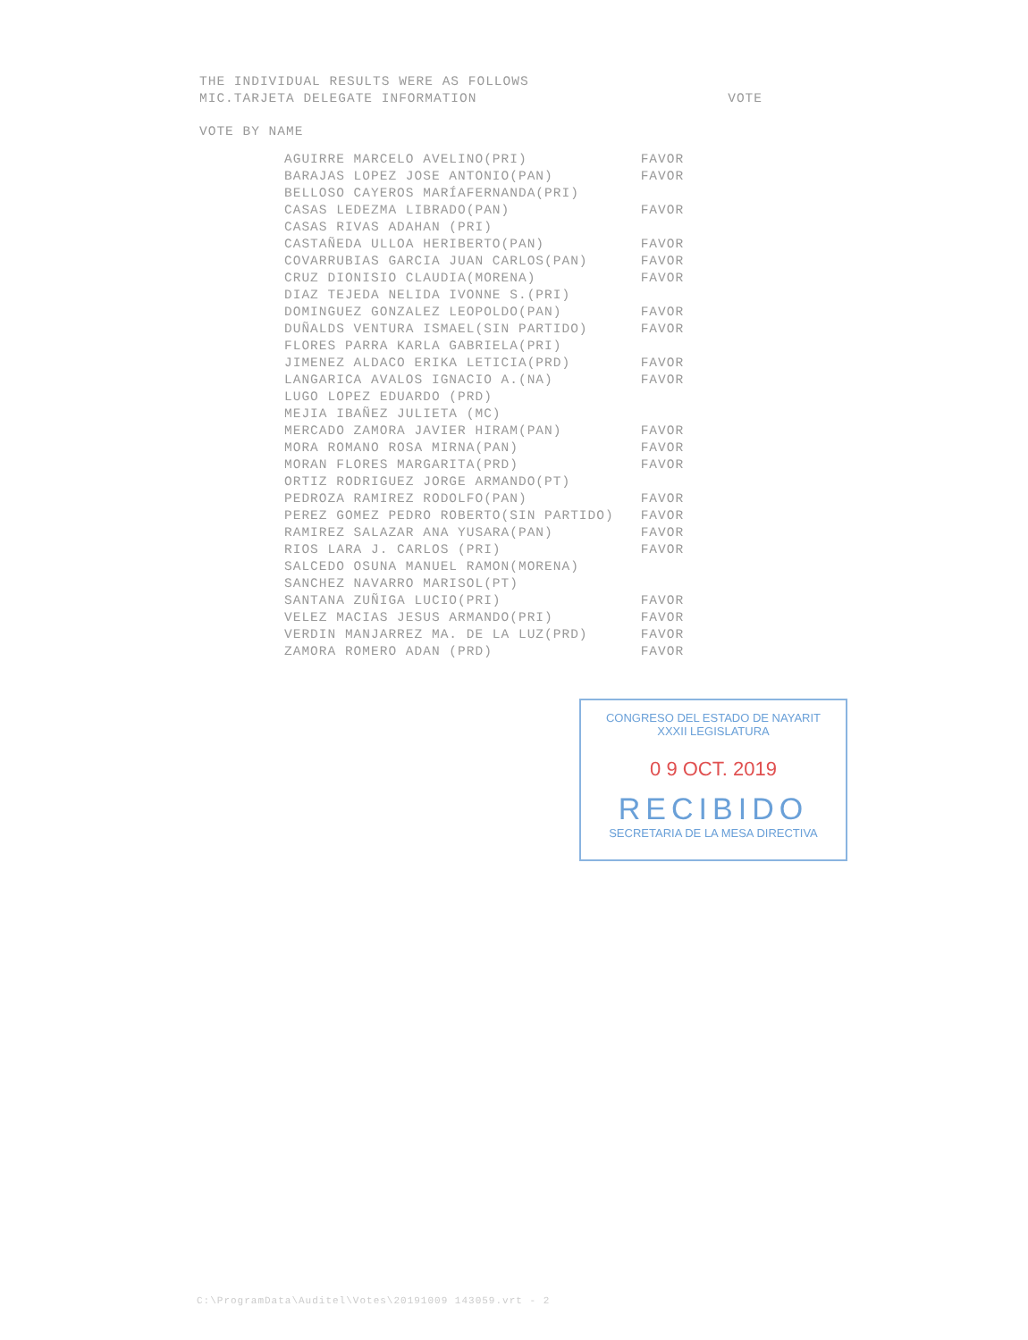THE INDIVIDUAL RESULTS WERE AS FOLLOWS
MIC.TARJETA DELEGATE INFORMATION VOTE
VOTE BY NAME
| AGUIRRE MARCELO AVELINO(PRI) | FAVOR |
| BARAJAS LOPEZ JOSE ANTONIO(PAN) | FAVOR |
| BELLOSO CAYEROS MARÍAFERNANDA(PRI) | |
| CASAS LEDEZMA LIBRADO(PAN) | FAVOR |
| CASAS RIVAS ADAHAN (PRI) | |
| CASTAÑEDA ULLOA HERIBERTO(PAN) | FAVOR |
| COVARRUBIAS GARCIA JUAN CARLOS(PAN) | FAVOR |
| CRUZ DIONISIO CLAUDIA(MORENA) | FAVOR |
| DIAZ TEJEDA NELIDA IVONNE S.(PRI) | |
| DOMINGUEZ GONZALEZ LEOPOLDO(PAN) | FAVOR |
| DUÑALDS VENTURA ISMAEL(SIN PARTIDO) | FAVOR |
| FLORES PARRA KARLA GABRIELA(PRI) | |
| JIMENEZ ALDACO ERIKA LETICIA(PRD) | FAVOR |
| LANGARICA AVALOS IGNACIO A.(NA) | FAVOR |
| LUGO LOPEZ EDUARDO (PRD) | |
| MEJIA IBAÑEZ JULIETA (MC) | |
| MERCADO ZAMORA JAVIER HIRAM(PAN) | FAVOR |
| MORA ROMANO ROSA MIRNA(PAN) | FAVOR |
| MORAN FLORES MARGARITA(PRD) | FAVOR |
| ORTIZ RODRIGUEZ JORGE ARMANDO(PT) | |
| PEDROZA RAMIREZ RODOLFO(PAN) | FAVOR |
| PEREZ GOMEZ PEDRO ROBERTO(SIN PARTIDO) | FAVOR |
| RAMIREZ SALAZAR ANA YUSARA(PAN) | FAVOR |
| RIOS LARA J. CARLOS (PRI) | FAVOR |
| SALCEDO OSUNA MANUEL RAMON(MORENA) | |
| SANCHEZ NAVARRO MARISOL(PT) | |
| SANTANA ZUÑIGA LUCIO(PRI) | FAVOR |
| VELEZ MACIAS JESUS ARMANDO(PRI) | FAVOR |
| VERDIN MANJARREZ MA. DE LA LUZ(PRD) | FAVOR |
| ZAMORA ROMERO ADAN (PRD) | FAVOR |
CONGRESO DEL ESTADO DE NAYARIT
XXXII LEGISLATURA
0 9 OCT. 2019
RECIBIDO
SECRETARIA DE LA MESA DIRECTIVA
C:\ProgramData\Auditel\Votes\20191009 143059.vrt - 2